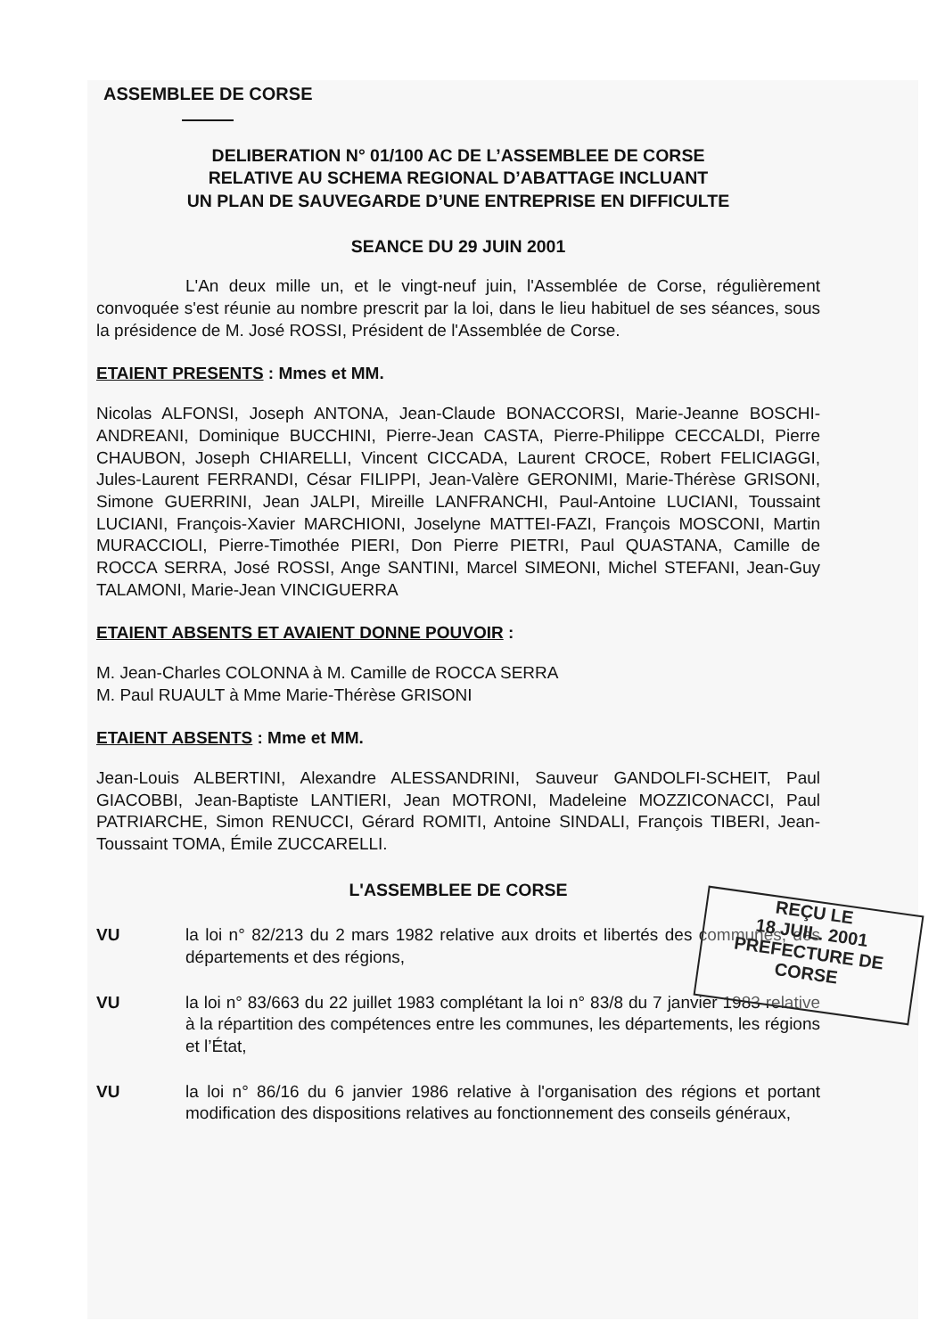ASSEMBLEE DE CORSE
DELIBERATION N° 01/100 AC DE L’ASSEMBLEE DE CORSE
RELATIVE AU SCHEMA REGIONAL D’ABATTAGE INCLUANT
UN PLAN DE SAUVEGARDE D’UNE ENTREPRISE EN DIFFICULTE
SEANCE DU 29 JUIN 2001
L'An deux mille un, et le vingt-neuf juin, l'Assemblée de Corse, régulièrement convoquée s'est réunie au nombre prescrit par la loi, dans le lieu habituel de ses séances, sous la présidence de M. José ROSSI, Président de l'Assemblée de Corse.
ETAIENT PRESENTS : Mmes et MM.
Nicolas ALFONSI, Joseph ANTONA, Jean-Claude BONACCORSI, Marie-Jeanne BOSCHI-ANDREANI, Dominique BUCCHINI, Pierre-Jean CASTA, Pierre-Philippe CECCALDI, Pierre CHAUBON, Joseph CHIARELLI, Vincent CICCADA, Laurent CROCE, Robert FELICIAGGI, Jules-Laurent FERRANDI, César FILIPPI, Jean-Valère GERONIMI, Marie-Thérèse GRISONI, Simone GUERRINI, Jean JALPI, Mireille LANFRANCHI, Paul-Antoine LUCIANI, Toussaint LUCIANI, François-Xavier MARCHIONI, Joselyne MATTEI-FAZI, François MOSCONI, Martin MURACCIOLI, Pierre-Timothée PIERI, Don Pierre PIETRI, Paul QUASTANA, Camille de ROCCA SERRA, José ROSSI, Ange SANTINI, Marcel SIMEONI, Michel STEFANI, Jean-Guy TALAMONI, Marie-Jean VINCIGUERRA
ETAIENT ABSENTS ET AVAIENT DONNE POUVOIR :
M. Jean-Charles COLONNA à M. Camille de ROCCA SERRA
M. Paul RUAULT à Mme Marie-Thérèse GRISONI
ETAIENT ABSENTS : Mme et MM.
Jean-Louis ALBERTINI, Alexandre ALESSANDRINI, Sauveur GANDOLFI-SCHEIT, Paul GIACOBBI, Jean-Baptiste LANTIERI, Jean MOTRONI, Madeleine MOZZICONACCI, Paul PATRIARCHE, Simon RENUCCI, Gérard ROMITI, Antoine SINDALI, François TIBERI, Jean-Toussaint TOMA, Émile ZUCCARELLI.
L'ASSEMBLEE DE CORSE
VU la loi n° 82/213 du 2 mars 1982 relative aux droits et libertés des communes, des départements et des régions,
VU la loi n° 83/663 du 22 juillet 1983 complétant la loi n° 83/8 du 7 janvier 1983 relative à la répartition des compétences entre les communes, les départements, les régions et l’État,
VU la loi n° 86/16 du 6 janvier 1986 relative à l'organisation des régions et portant modification des dispositions relatives au fonctionnement des conseils généraux,
REÇU LE
18 JUIL. 2001
PREFECTURE DE CORSE